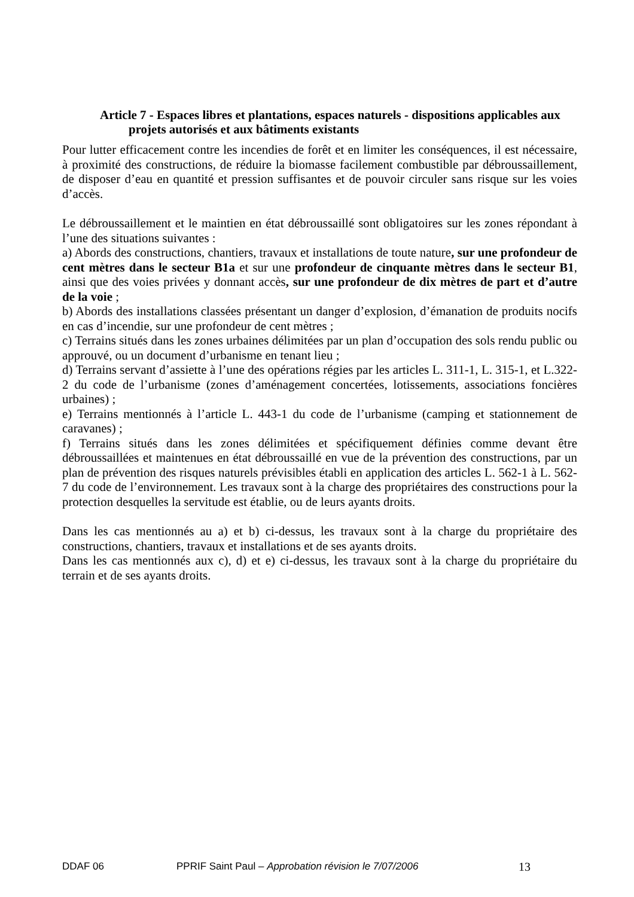Article 7 - Espaces libres et plantations, espaces naturels - dispositions applicables aux projets autorisés et aux bâtiments existants
Pour lutter efficacement contre les incendies de forêt et en limiter les conséquences, il est nécessaire, à proximité des constructions, de réduire la biomasse facilement combustible par débroussaillement, de disposer d’eau en quantité et pression suffisantes et de pouvoir circuler sans risque sur les voies d’accès.
Le débroussaillement et le maintien en état débroussaillé sont obligatoires sur les zones répondant à l’une des situations suivantes :
a) Abords des constructions, chantiers, travaux et installations de toute nature, sur une profondeur de cent mètres dans le secteur B1a et sur une profondeur de cinquante mètres dans le secteur B1, ainsi que des voies privées y donnant accès, sur une profondeur de dix mètres de part et d’autre de la voie ;
b) Abords des installations classées présentant un danger d’explosion, d’émanation de produits nocifs en cas d’incendie, sur une profondeur de cent mètres ;
c) Terrains situés dans les zones urbaines délimitées par un plan d’occupation des sols rendu public ou approuvé, ou un document d’urbanisme en tenant lieu ;
d) Terrains servant d’assiette à l’une des opérations régies par les articles L. 311-1, L. 315-1, et L.322-2 du code de l’urbanisme (zones d’aménagement concertées, lotissements, associations foncières urbaines) ;
e) Terrains mentionnés à l’article L. 443-1 du code de l’urbanisme (camping et stationnement de caravanes) ;
f) Terrains situés dans les zones délimitées et spécifiquement définies comme devant être débroussaillées et maintenues en état débroussaillé en vue de la prévention des constructions, par un plan de prévention des risques naturels prévisibles établi en application des articles L. 562-1 à L. 562-7 du code de l’environnement. Les travaux sont à la charge des propriétaires des constructions pour la protection desquelles la servitude est établie, ou de leurs ayants droits.
Dans les cas mentionnés au a) et b) ci-dessus, les travaux sont à la charge du propriétaire des constructions, chantiers, travaux et installations et de ses ayants droits.
Dans les cas mentionnés aux c), d) et e) ci-dessus, les travaux sont à la charge du propriétaire du terrain et de ses ayants droits.
DDAF 06 PPRIF Saint Paul – Approbation révision le 7/07/2006 13